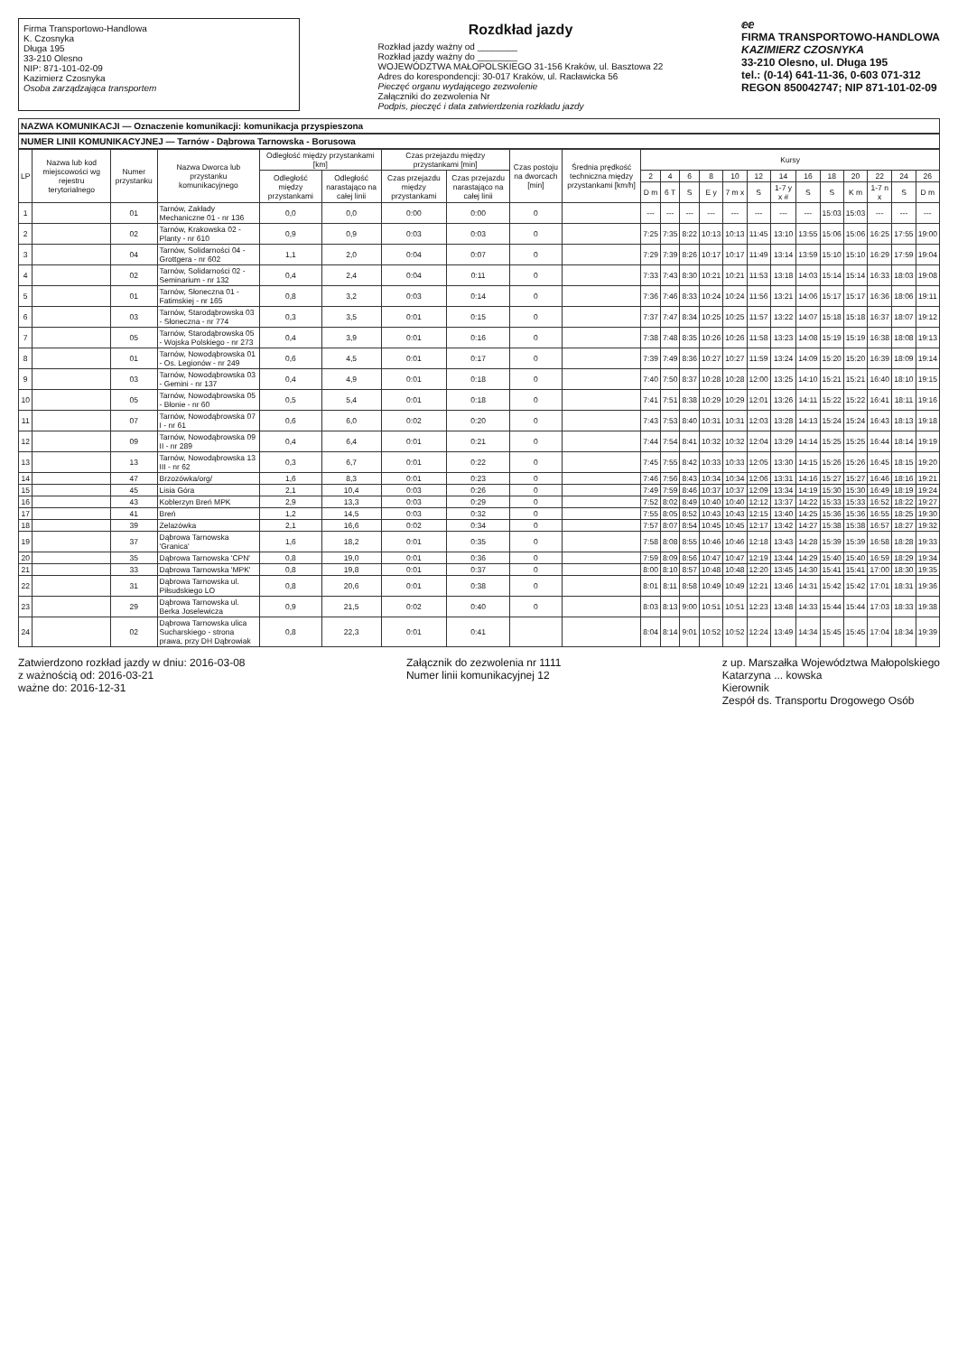Firma Transportowo-Handlowa
K. Czosnyka
Długa 195
33-210 Olesno
NIP: 871-101-02-09
Kazimierz Czosnyka
Osoba zarządzająca transportem
Rozdkład jazdy
Rozkład jazdy ważny od ________
Rozkład jazdy ważny do ________
WOJEWÓDZTWA MAŁOPOLSKIEGO 31-156 Kraków, ul. Basztowa 22
Adres do korespondencji: 30-017 Kraków, ul. Racławicka 56
Pieczęć organu wydającego zezwolenie
Załączniki do zezwolenia Nr
Podpis, pieczęć i data zatwierdzenia rozkładu jazdy
ⅇⅇ
FIRMA TRANSPORTOWO-HANDLOWA
KAZIMIERZ CZOSNYKA
33-210 Olesno, ul. Długa 195
tel.: (0-14) 641-11-36, 0-603 071-312
REGON 850042747; NIP 871-101-02-09
NAZWA KOMUNIKACJI — Oznaczenie komunikacji: komunikacja przyspieszona
NUMER LINII KOMUNIKACYJNEJ — Tarnów - Dąbrowa Tarnowska - Borusowa
| LP | Nazwa lub kod miejscowości wg rejestru terytorialnego | Numer przystanku | Nazwa Dworca lub przystanku komunikacyjnego | Odległość między przystankami [km] | | Czas przejazdu między przystankami [min] | | Czas postoju na dworcach [min] | Średnia prędkość techniczna między przystankami [km/h] | Kursy | | | | | | | | | | | | |
| --- | --- | --- | --- | --- | --- | --- | --- | --- | --- | --- | --- | --- | --- | --- | --- | --- | --- | --- | --- | --- | --- | --- |
| | | | | Odległość między przystankami | Odległość narastająco na całej linii | Czas przejazdu między przystankami | Czas przejazdu narastająco na całej linii | | | 2 | 4 | 6 | 8 | 10 | 12 | 14 | 16 | 18 | 20 | 22 | 24 | 26 |
| | | | | | | | | | | D m | 6 T | S | E y | 7 m x | S | 1-7 y x # | S | S | K m | 1-7 n x | S | D m |
| 1 | | 01 | Tarnów, Zakłady Mechaniczne 01 - nr 136 | 0,0 | 0,0 | 0:00 | 0:00 | 0 | | --- | --- | --- | --- | --- | --- | --- | --- | 15:03 | 15:03 | --- | --- | --- |
| 2 | | 02 | Tarnów, Krakowska 02 - Planty - nr 610 | 0,9 | 0,9 | 0:03 | 0:03 | 0 | | 7:25 | 7:35 | 8:22 | 10:13 | 10:13 | 11:45 | 13:10 | 13:55 | 15:06 | 15:06 | 16:25 | 17:55 | 19:00 |
| 3 | | 04 | Tarnów, Solidarności 04 - Grottgera - nr 602 | 1,1 | 2,0 | 0:04 | 0:07 | 0 | | 7:29 | 7:39 | 8:26 | 10:17 | 10:17 | 11:49 | 13:14 | 13:59 | 15:10 | 15:10 | 16:29 | 17:59 | 19:04 |
| 4 | | 02 | Tarnów, Solidarności 02 - Seminarium - nr 132 | 0,4 | 2,4 | 0:04 | 0:11 | 0 | | 7:33 | 7:43 | 8:30 | 10:21 | 10:21 | 11:53 | 13:18 | 14:03 | 15:14 | 15:14 | 16:33 | 18:03 | 19:08 |
| 5 | | 01 | Tarnów, Słoneczna 01 - Fatimskiej - nr 165 | 0,8 | 3,2 | 0:03 | 0:14 | 0 | | 7:36 | 7:46 | 8:33 | 10:24 | 10:24 | 11:56 | 13:21 | 14:06 | 15:17 | 15:17 | 16:36 | 18:06 | 19:11 |
| 6 | | 03 | Tarnów, Starodąbrowska 03 - Słoneczna - nr 774 | 0,3 | 3,5 | 0:01 | 0:15 | 0 | | 7:37 | 7:47 | 8:34 | 10:25 | 10:25 | 11:57 | 13:22 | 14:07 | 15:18 | 15:18 | 16:37 | 18:07 | 19:12 |
| 7 | | 05 | Tarnów, Starodąbrowska 05 - Wojska Polskiego - nr 273 | 0,4 | 3,9 | 0:01 | 0:16 | 0 | | 7:38 | 7:48 | 8:35 | 10:26 | 10:26 | 11:58 | 13:23 | 14:08 | 15:19 | 15:19 | 16:38 | 18:08 | 19:13 |
| 8 | | 01 | Tarnów, Nowodąbrowska 01 - Os. Legionów - nr 249 | 0,6 | 4,5 | 0:01 | 0:17 | 0 | | 7:39 | 7:49 | 8:36 | 10:27 | 10:27 | 11:59 | 13:24 | 14:09 | 15:20 | 15:20 | 16:39 | 18:09 | 19:14 |
| 9 | | 03 | Tarnów, Nowodąbrowska 03 - Gemini - nr 137 | 0,4 | 4,9 | 0:01 | 0:18 | 0 | | 7:40 | 7:50 | 8:37 | 10:28 | 10:28 | 12:00 | 13:25 | 14:10 | 15:21 | 15:21 | 16:40 | 18:10 | 19:15 |
| 10 | | 05 | Tarnów, Nowodąbrowska 05 - Błonie - nr 60 | 0,5 | 5,4 | 0:01 | 0:18 | 0 | | 7:41 | 7:51 | 8:38 | 10:29 | 10:29 | 12:01 | 13:26 | 14:11 | 15:22 | 15:22 | 16:41 | 18:11 | 19:16 |
| 11 | | 07 | Tarnów, Nowodąbrowska 07 I - nr 61 | 0,6 | 6,0 | 0:02 | 0:20 | 0 | | 7:43 | 7:53 | 8:40 | 10:31 | 10:31 | 12:03 | 13:28 | 14:13 | 15:24 | 15:24 | 16:43 | 18:13 | 19:18 |
| 12 | | 09 | Tarnów, Nowodąbrowska 09 II - nr 289 | 0,4 | 6,4 | 0:01 | 0:21 | 0 | | 7:44 | 7:54 | 8:41 | 10:32 | 10:32 | 12:04 | 13:29 | 14:14 | 15:25 | 15:25 | 16:44 | 18:14 | 19:19 |
| 13 | | 13 | Tarnów, Nowodąbrowska 13 III - nr 62 | 0,3 | 6,7 | 0:01 | 0:22 | 0 | | 7:45 | 7:55 | 8:42 | 10:33 | 10:33 | 12:05 | 13:30 | 14:15 | 15:26 | 15:26 | 16:45 | 18:15 | 19:20 |
| 14 | | 47 | Brzozówka/org/ | 1,6 | 8,3 | 0:01 | 0:23 | 0 | | 7:46 | 7:56 | 8:43 | 10:34 | 10:34 | 12:06 | 13:31 | 14:16 | 15:27 | 15:27 | 16:46 | 18:16 | 19:21 |
| 15 | | 45 | Lisia Góra | 2,1 | 10,4 | 0:03 | 0:26 | 0 | | 7:49 | 7:59 | 8:46 | 10:37 | 10:37 | 12:09 | 13:34 | 14:19 | 15:30 | 15:30 | 16:49 | 18:19 | 19:24 |
| 16 | | 43 | Koblerzyn Breń MPK | 2,9 | 13,3 | 0:03 | 0:29 | 0 | | 7:52 | 8:02 | 8:49 | 10:40 | 10:40 | 12:12 | 13:37 | 14:22 | 15:33 | 15:33 | 16:52 | 18:22 | 19:27 |
| 17 | | 41 | Breń | 1,2 | 14,5 | 0:03 | 0:32 | 0 | | 7:55 | 8:05 | 8:52 | 10:43 | 10:43 | 12:15 | 13:40 | 14:25 | 15:36 | 15:36 | 16:55 | 18:25 | 19:30 |
| 18 | | 39 | Żelazówka | 2,1 | 16,6 | 0:02 | 0:34 | 0 | | 7:57 | 8:07 | 8:54 | 10:45 | 10:45 | 12:17 | 13:42 | 14:27 | 15:38 | 15:38 | 16:57 | 18:27 | 19:32 |
| 19 | | 37 | Dąbrowa Tarnowska 'Granica' | 1,6 | 18,2 | 0:01 | 0:35 | 0 | | 7:58 | 8:08 | 8:55 | 10:46 | 10:46 | 12:18 | 13:43 | 14:28 | 15:39 | 15:39 | 16:58 | 18:28 | 19:33 |
| 20 | | 35 | Dąbrowa Tarnowska 'CPN' | 0,8 | 19,0 | 0:01 | 0:36 | 0 | | 7:59 | 8:09 | 8:56 | 10:47 | 10:47 | 12:19 | 13:44 | 14:29 | 15:40 | 15:40 | 16:59 | 18:29 | 19:34 |
| 21 | | 33 | Dąbrowa Tarnowska 'MPK' | 0,8 | 19,8 | 0:01 | 0:37 | 0 | | 8:00 | 8:10 | 8:57 | 10:48 | 10:48 | 12:20 | 13:45 | 14:30 | 15:41 | 15:41 | 17:00 | 18:30 | 19:35 |
| 22 | | 31 | Dąbrowa Tarnowska ul. Piłsudskiego LO | 0,8 | 20,6 | 0:01 | 0:38 | 0 | | 8:01 | 8:11 | 8:58 | 10:49 | 10:49 | 12:21 | 13:46 | 14:31 | 15:42 | 15:42 | 17:01 | 18:31 | 19:36 |
| 23 | | 29 | Dąbrowa Tarnowska ul. Berka Joselewicza | 0,9 | 21,5 | 0:02 | 0:40 | 0 | | 8:03 | 8:13 | 9:00 | 10:51 | 10:51 | 12:23 | 13:48 | 14:33 | 15:44 | 15:44 | 17:03 | 18:33 | 19:38 |
| 24 | | 02 | Dąbrowa Tarnowska ulica Sucharskiego - strona prawa, przy DH Dąbrowiak | 0,8 | 22,3 | 0:01 | 0:41 | | | 8:04 | 8:14 | 9:01 | 10:52 | 10:52 | 12:24 | 13:49 | 14:34 | 15:45 | 15:45 | 17:04 | 18:34 | 19:39 |
Zatwierdzono rozkład jazdy w dniu: 2016-03-08
z ważnością od: 2016-03-21
ważne do: 2016-12-31
Załącznik do zezwolenia nr 1111
Numer linii komunikacyjnej 12
z up. Marszałka Województwa Małopolskiego
Katarzyna ... kowska
Kierownik
Zespół ds. Transportu Drogowego Osób